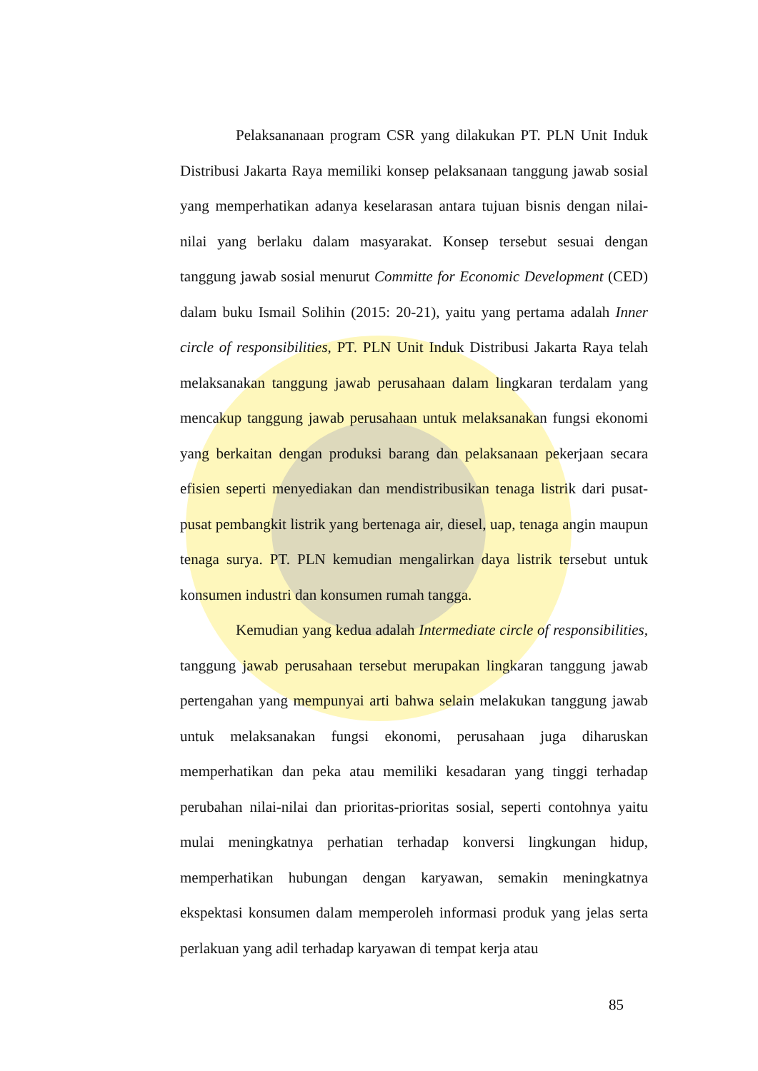Pelaksananaan program CSR yang dilakukan PT. PLN Unit Induk Distribusi Jakarta Raya memiliki konsep pelaksanaan tanggung jawab sosial yang memperhatikan adanya keselarasan antara tujuan bisnis dengan nilai-nilai yang berlaku dalam masyarakat. Konsep tersebut sesuai dengan tanggung jawab sosial menurut Committe for Economic Development (CED) dalam buku Ismail Solihin (2015: 20-21), yaitu yang pertama adalah Inner circle of responsibilities, PT. PLN Unit Induk Distribusi Jakarta Raya telah melaksanakan tanggung jawab perusahaan dalam lingkaran terdalam yang mencakup tanggung jawab perusahaan untuk melaksanakan fungsi ekonomi yang berkaitan dengan produksi barang dan pelaksanaan pekerjaan secara efisien seperti menyediakan dan mendistribusikan tenaga listrik dari pusat-pusat pembangkit listrik yang bertenaga air, diesel, uap, tenaga angin maupun tenaga surya. PT. PLN kemudian mengalirkan daya listrik tersebut untuk konsumen industri dan konsumen rumah tangga.
Kemudian yang kedua adalah Intermediate circle of responsibilities, tanggung jawab perusahaan tersebut merupakan lingkaran tanggung jawab pertengahan yang mempunyai arti bahwa selain melakukan tanggung jawab untuk melaksanakan fungsi ekonomi, perusahaan juga diharuskan memperhatikan dan peka atau memiliki kesadaran yang tinggi terhadap perubahan nilai-nilai dan prioritas-prioritas sosial, seperti contohnya yaitu mulai meningkatnya perhatian terhadap konversi lingkungan hidup, memperhatikan hubungan dengan karyawan, semakin meningkatnya ekspektasi konsumen dalam memperoleh informasi produk yang jelas serta perlakuan yang adil terhadap karyawan di tempat kerja atau
85